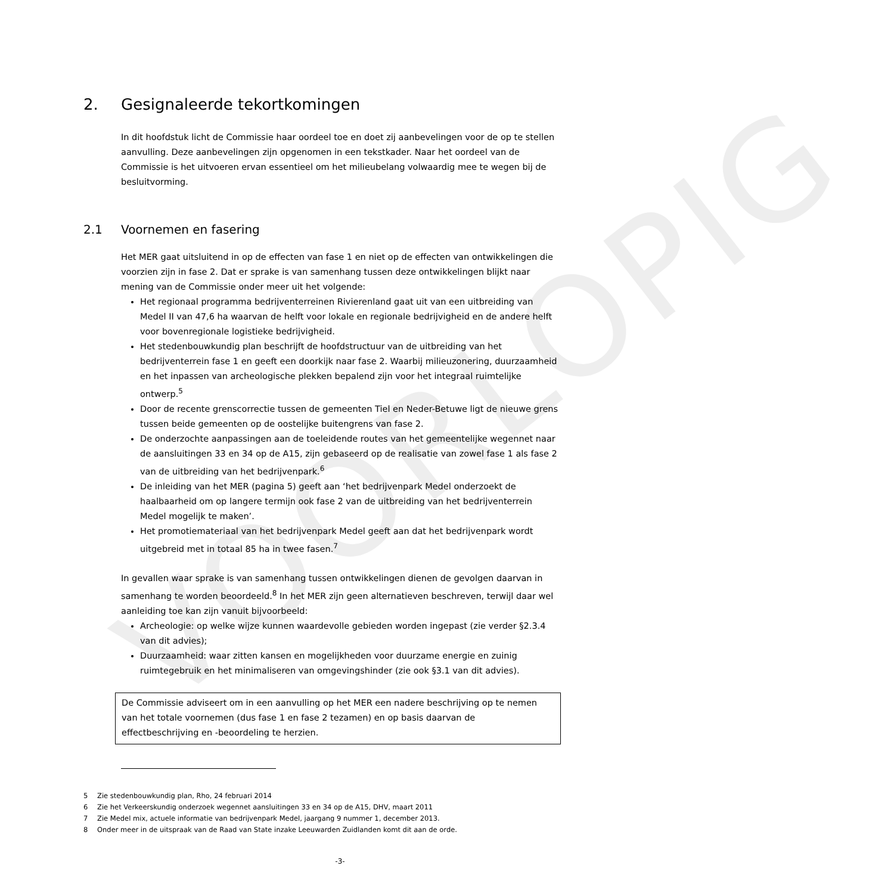VOORLOPIG
2. Gesignaleerde tekortkomingen
In dit hoofdstuk licht de Commissie haar oordeel toe en doet zij aanbevelingen voor de op te stellen aanvulling. Deze aanbevelingen zijn opgenomen in een tekstkader. Naar het oordeel van de Commissie is het uitvoeren ervan essentieel om het milieubelang volwaardig mee te wegen bij de besluitvorming.
2.1 Voornemen en fasering
Het MER gaat uitsluitend in op de effecten van fase 1 en niet op de effecten van ontwikkelingen die voorzien zijn in fase 2. Dat er sprake is van samenhang tussen deze ontwikkelingen blijkt naar mening van de Commissie onder meer uit het volgende:
Het regionaal programma bedrijventerreinen Rivierenland gaat uit van een uitbreiding van Medel II van 47,6 ha waarvan de helft voor lokale en regionale bedrijvigheid en de andere helft voor bovenregionale logistieke bedrijvigheid.
Het stedenbouwkundig plan beschrijft de hoofdstructuur van de uitbreiding van het bedrijventerrein fase 1 en geeft een doorkijk naar fase 2. Waarbij milieuzonering, duurzaamheid en het inpassen van archeologische plekken bepalend zijn voor het integraal ruimtelijke ontwerp.<sup>5</sup>
Door de recente grenscorrectie tussen de gemeenten Tiel en Neder-Betuwe ligt de nieuwe grens tussen beide gemeenten op de oostelijke buitengrens van fase 2.
De onderzochte aanpassingen aan de toeleidende routes van het gemeentelijke wegennet naar de aansluitingen 33 en 34 op de A15, zijn gebaseerd op de realisatie van zowel fase 1 als fase 2 van de uitbreiding van het bedrijvenpark.<sup>6</sup>
De inleiding van het MER (pagina 5) geeft aan ‘het bedrijvenpark Medel onderzoekt de haalbaarheid om op langere termijn ook fase 2 van de uitbreiding van het bedrijventerrein Medel mogelijk te maken’.
Het promotiemateriaal van het bedrijvenpark Medel geeft aan dat het bedrijvenpark wordt uitgebreid met in totaal 85 ha in twee fasen.<sup>7</sup>
In gevallen waar sprake is van samenhang tussen ontwikkelingen dienen de gevolgen daarvan in samenhang te worden beoordeeld.<sup>8</sup> In het MER zijn geen alternatieven beschreven, terwijl daar wel aanleiding toe kan zijn vanuit bijvoorbeeld:
Archeologie: op welke wijze kunnen waardevolle gebieden worden ingepast (zie verder §2.3.4 van dit advies);
Duurzaamheid: waar zitten kansen en mogelijkheden voor duurzame energie en zuinig ruimtegebruik en het minimaliseren van omgevingshinder (zie ook §3.1 van dit advies).
De Commissie adviseert om in een aanvulling op het MER een nadere beschrijving op te nemen van het totale voornemen (dus fase 1 en fase 2 tezamen) en op basis daarvan de effectbeschrijving en -beoordeling te herzien.
5 Zie stedenbouwkundig plan, Rho, 24 februari 2014
6 Zie het Verkeerskundig onderzoek wegennet aansluitingen 33 en 34 op de A15, DHV, maart 2011
7 Zie Medel mix, actuele informatie van bedrijvenpark Medel, jaargang 9 nummer 1, december 2013.
8 Onder meer in de uitspraak van de Raad van State inzake Leeuwarden Zuidlanden komt dit aan de orde.
-3-